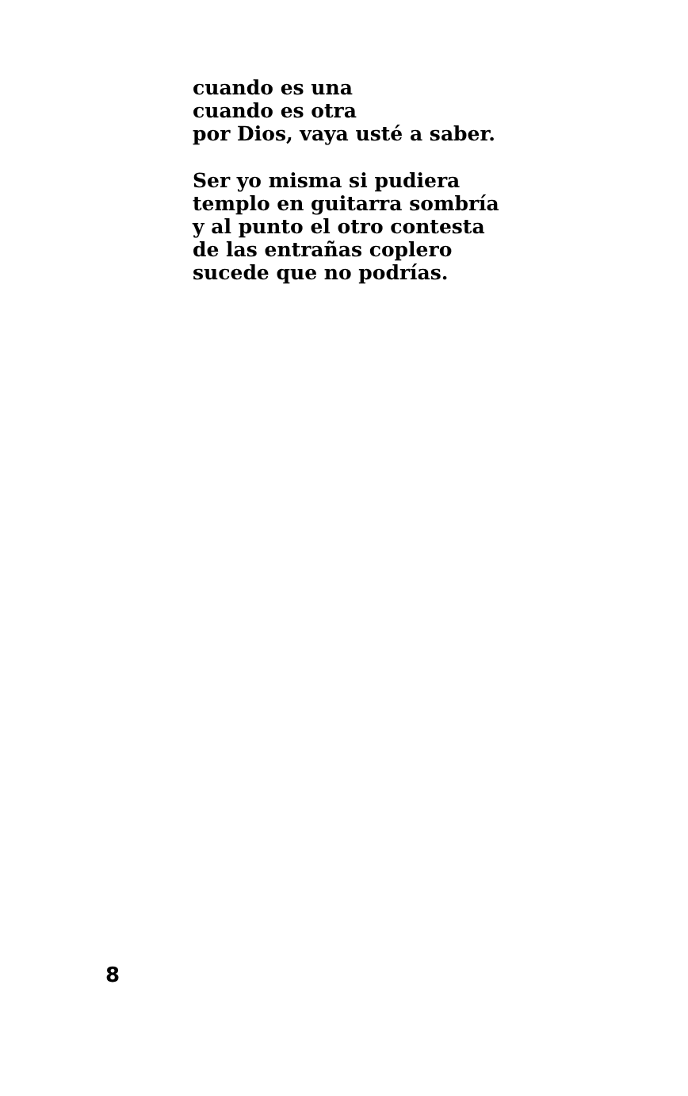cuando es una
cuando es otra
por Dios, vaya usté a saber.
Ser yo misma si pudiera
templo en guitarra sombría
y al punto el otro contesta
de las entrañas coplero
sucede que no podrías.
8